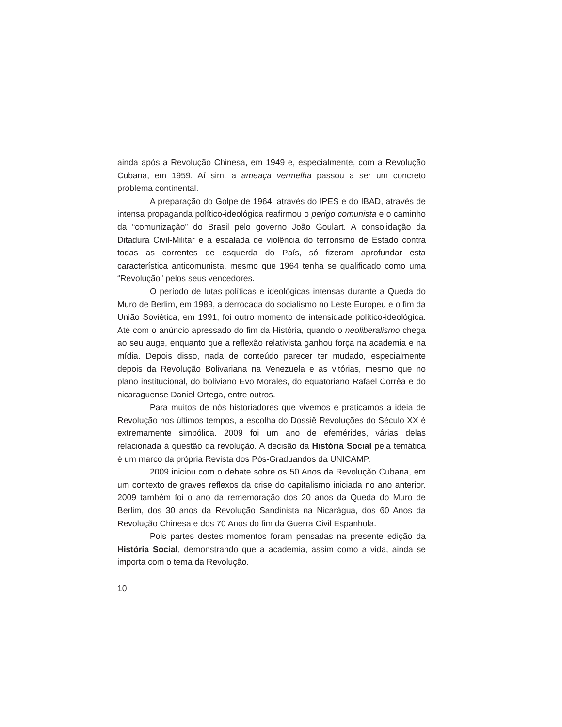ainda após a Revolução Chinesa, em 1949 e, especialmente, com a Revolução Cubana, em 1959. Aí sim, a ameaça vermelha passou a ser um concreto problema continental.
A preparação do Golpe de 1964, através do IPES e do IBAD, através de intensa propaganda político-ideológica reafirmou o perigo comunista e o caminho da “comunização” do Brasil pelo governo João Goulart. A consolidação da Ditadura Civil-Militar e a escalada de violência do terrorismo de Estado contra todas as correntes de esquerda do País, só fizeram aprofundar esta característica anticomunista, mesmo que 1964 tenha se qualificado como uma “Revolução” pelos seus vencedores.
O período de lutas políticas e ideológicas intensas durante a Queda do Muro de Berlim, em 1989, a derrocada do socialismo no Leste Europeu e o fim da União Soviética, em 1991, foi outro momento de intensidade político-ideológica. Até com o anúncio apressado do fim da História, quando o neoliberalismo chega ao seu auge, enquanto que a reflexão relativista ganhou força na academia e na mídia. Depois disso, nada de conteúdo parecer ter mudado, especialmente depois da Revolução Bolivariana na Venezuela e as vitórias, mesmo que no plano institucional, do boliviano Evo Morales, do equatoriano Rafael Corrêa e do nicaraguense Daniel Ortega, entre outros.
Para muitos de nós historiadores que vivemos e praticamos a ideia de Revolução nos últimos tempos, a escolha do Dossiê Revoluções do Século XX é extremamente simbólica. 2009 foi um ano de efemérides, várias delas relacionada à questão da revolução. A decisão da História Social pela temática é um marco da própria Revista dos Pós-Graduandos da UNICAMP.
2009 iniciou com o debate sobre os 50 Anos da Revolução Cubana, em um contexto de graves reflexos da crise do capitalismo iniciada no ano anterior. 2009 também foi o ano da rememoração dos 20 anos da Queda do Muro de Berlim, dos 30 anos da Revolução Sandinista na Nicarágua, dos 60 Anos da Revolução Chinesa e dos 70 Anos do fim da Guerra Civil Espanhola.
Pois partes destes momentos foram pensadas na presente edição da História Social, demonstrando que a academia, assim como a vida, ainda se importa com o tema da Revolução.
10